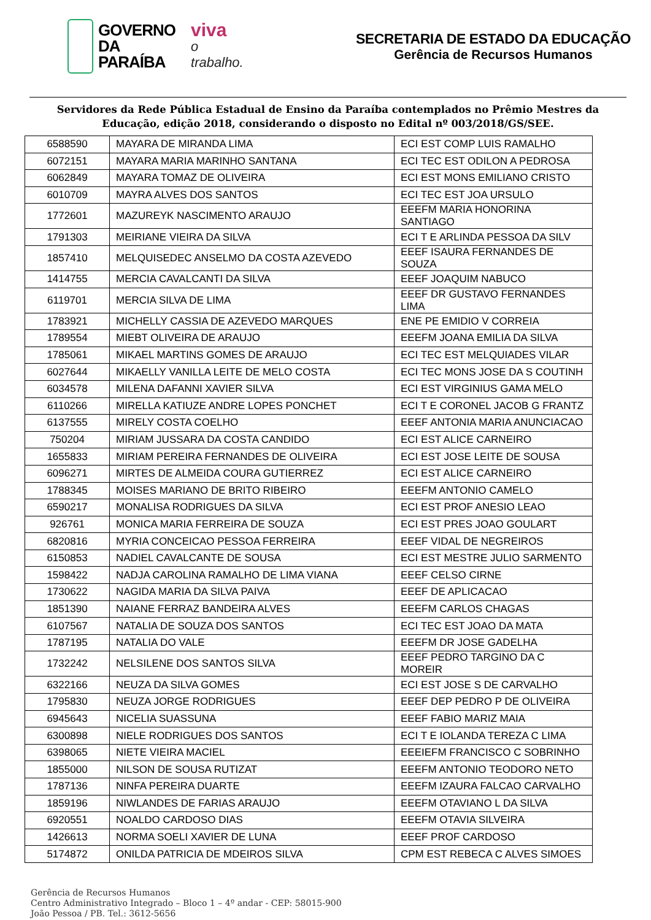GOVERNO
DA PARAÍBA
viva
o trabalho.
SECRETARIA DE ESTADO DA EDUCAÇÃO
Gerência de Recursos Humanos
Servidores da Rede Pública Estadual de Ensino da Paraíba contemplados no Prêmio Mestres da Educação, edição 2018, considerando o disposto no Edital nº 003/2018/GS/SEE.
| 6588590 | MAYARA DE MIRANDA LIMA | ECI EST COMP LUIS RAMALHO |
| 6072151 | MAYARA MARIA MARINHO SANTANA | ECI TEC EST ODILON A PEDROSA |
| 6062849 | MAYARA TOMAZ DE OLIVEIRA | ECI EST MONS EMILIANO CRISTO |
| 6010709 | MAYRA ALVES DOS SANTOS | ECI TEC EST JOA URSULO |
| 1772601 | MAZUREYK NASCIMENTO ARAUJO | EEEFM MARIA HONORINA SANTIAGO |
| 1791303 | MEIRIANE VIEIRA DA SILVA | ECI T E ARLINDA PESSOA DA SILV |
| 1857410 | MELQUISEDEC ANSELMO DA COSTA AZEVEDO | EEEF ISAURA FERNANDES DE SOUZA |
| 1414755 | MERCIA CAVALCANTI DA SILVA | EEEF JOAQUIM NABUCO |
| 6119701 | MERCIA SILVA DE LIMA | EEEF DR GUSTAVO FERNANDES LIMA |
| 1783921 | MICHELLY CASSIA DE AZEVEDO MARQUES | ENE PE EMIDIO V CORREIA |
| 1789554 | MIEBT OLIVEIRA DE ARAUJO | EEEFM JOANA EMILIA DA SILVA |
| 1785061 | MIKAEL MARTINS GOMES DE ARAUJO | ECI TEC EST MELQUIADES VILAR |
| 6027644 | MIKAELLY VANILLA LEITE DE MELO COSTA | ECI TEC MONS JOSE DA S COUTINH |
| 6034578 | MILENA DAFANNI XAVIER SILVA | ECI EST VIRGINIUS GAMA MELO |
| 6110266 | MIRELLA KATIUZE ANDRE LOPES PONCHET | ECI T E CORONEL JACOB G FRANTZ |
| 6137555 | MIRELY COSTA COELHO | EEEF ANTONIA MARIA ANUNCIACAO |
| 750204 | MIRIAM JUSSARA DA COSTA CANDIDO | ECI EST ALICE CARNEIRO |
| 1655833 | MIRIAM PEREIRA FERNANDES DE OLIVEIRA | ECI EST JOSE LEITE DE SOUSA |
| 6096271 | MIRTES DE ALMEIDA COURA GUTIERREZ | ECI EST ALICE CARNEIRO |
| 1788345 | MOISES MARIANO DE BRITO RIBEIRO | EEEFM ANTONIO CAMELO |
| 6590217 | MONALISA RODRIGUES DA SILVA | ECI EST PROF ANESIO LEAO |
| 926761 | MONICA MARIA FERREIRA DE SOUZA | ECI EST PRES JOAO GOULART |
| 6820816 | MYRIA CONCEICAO PESSOA FERREIRA | EEEF VIDAL DE NEGREIROS |
| 6150853 | NADIEL CAVALCANTE DE SOUSA | ECI EST MESTRE JULIO SARMENTO |
| 1598422 | NADJA CAROLINA RAMALHO DE LIMA VIANA | EEEF CELSO CIRNE |
| 1730622 | NAGIDA MARIA DA SILVA PAIVA | EEEF DE APLICACAO |
| 1851390 | NAIANE FERRAZ BANDEIRA ALVES | EEEFM CARLOS CHAGAS |
| 6107567 | NATALIA DE SOUZA DOS SANTOS | ECI TEC EST JOAO DA MATA |
| 1787195 | NATALIA DO VALE | EEEFM DR JOSE GADELHA |
| 1732242 | NELSILENE DOS SANTOS SILVA | EEEF PEDRO TARGINO DA C MOREIR |
| 6322166 | NEUZA DA SILVA GOMES | ECI EST JOSE S DE CARVALHO |
| 1795830 | NEUZA JORGE RODRIGUES | EEEF DEP PEDRO P DE OLIVEIRA |
| 6945643 | NICELIA SUASSUNA | EEEF FABIO MARIZ MAIA |
| 6300898 | NIELE RODRIGUES DOS SANTOS | ECI T E IOLANDA TEREZA C LIMA |
| 6398065 | NIETE VIEIRA MACIEL | EEEIEFM FRANCISCO C SOBRINHO |
| 1855000 | NILSON DE SOUSA RUTIZAT | EEEFM ANTONIO TEODORO NETO |
| 1787136 | NINFA PEREIRA DUARTE | EEEFM IZAURA FALCAO CARVALHO |
| 1859196 | NIWLANDES DE FARIAS ARAUJO | EEEFM OTAVIANO L DA SILVA |
| 6920551 | NOALDO CARDOSO DIAS | EEEFM OTAVIA SILVEIRA |
| 1426613 | NORMA SOELI XAVIER DE LUNA | EEEF PROF CARDOSO |
| 5174872 | ONILDA PATRICIA DE MDEIROS SILVA | CPM EST REBECA C ALVES SIMOES |
Gerência de Recursos Humanos
Centro Administrativo Integrado – Bloco 1 – 4º andar - CEP: 58015-900
João Pessoa / PB. Tel.: 3612-5656